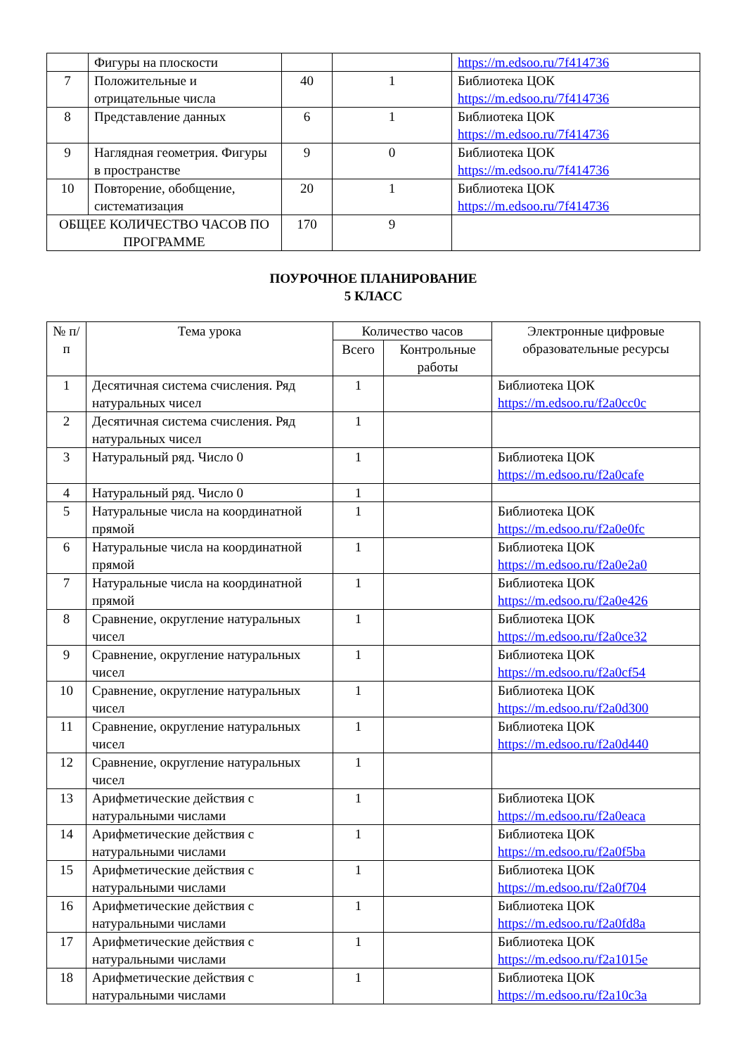| | Фигуры на плоскости | | | https://m.edsoo.ru/7f414736 |
| 7 | Положительные и отрицательные числа | 40 | 1 | Библиотека ЦОК https://m.edsoo.ru/7f414736 |
| 8 | Представление данных | 6 | 1 | Библиотека ЦОК https://m.edsoo.ru/7f414736 |
| 9 | Наглядная геометрия. Фигуры в пространстве | 9 | 0 | Библиотека ЦОК https://m.edsoo.ru/7f414736 |
| 10 | Повторение, обобщение, систематизация | 20 | 1 | Библиотека ЦОК https://m.edsoo.ru/7f414736 |
| ОБЩЕЕ КОЛИЧЕСТВО ЧАСОВ ПО ПРОГРАММЕ | | 170 | 9 | |
ПОУРОЧНОЕ ПЛАНИРОВАНИЕ
5 КЛАСС
| № п/п | Тема урока | Количество часов | | Электронные цифровые образовательные ресурсы |
| --- | --- | --- | --- | --- |
| | | Всего | Контрольные работы | |
| 1 | Десятичная система счисления. Ряд натуральных чисел | 1 | | Библиотека ЦОК https://m.edsoo.ru/f2a0cc0c |
| 2 | Десятичная система счисления. Ряд натуральных чисел | 1 | | |
| 3 | Натуральный ряд. Число 0 | 1 | | Библиотека ЦОК https://m.edsoo.ru/f2a0cafe |
| 4 | Натуральный ряд. Число 0 | 1 | | |
| 5 | Натуральные числа на координатной прямой | 1 | | Библиотека ЦОК https://m.edsoo.ru/f2a0e0fc |
| 6 | Натуральные числа на координатной прямой | 1 | | Библиотека ЦОК https://m.edsoo.ru/f2a0e2a0 |
| 7 | Натуральные числа на координатной прямой | 1 | | Библиотека ЦОК https://m.edsoo.ru/f2a0e426 |
| 8 | Сравнение, округление натуральных чисел | 1 | | Библиотека ЦОК https://m.edsoo.ru/f2a0ce32 |
| 9 | Сравнение, округление натуральных чисел | 1 | | Библиотека ЦОК https://m.edsoo.ru/f2a0cf54 |
| 10 | Сравнение, округление натуральных чисел | 1 | | Библиотека ЦОК https://m.edsoo.ru/f2a0d300 |
| 11 | Сравнение, округление натуральных чисел | 1 | | Библиотека ЦОК https://m.edsoo.ru/f2a0d440 |
| 12 | Сравнение, округление натуральных чисел | 1 | | |
| 13 | Арифметические действия с натуральными числами | 1 | | Библиотека ЦОК https://m.edsoo.ru/f2a0eaca |
| 14 | Арифметические действия с натуральными числами | 1 | | Библиотека ЦОК https://m.edsoo.ru/f2a0f5ba |
| 15 | Арифметические действия с натуральными числами | 1 | | Библиотека ЦОК https://m.edsoo.ru/f2a0f704 |
| 16 | Арифметические действия с натуральными числами | 1 | | Библиотека ЦОК https://m.edsoo.ru/f2a0fd8a |
| 17 | Арифметические действия с натуральными числами | 1 | | Библиотека ЦОК https://m.edsoo.ru/f2a1015e |
| 18 | Арифметические действия с натуральными числами | 1 | | Библиотека ЦОК https://m.edsoo.ru/f2a10c3a |